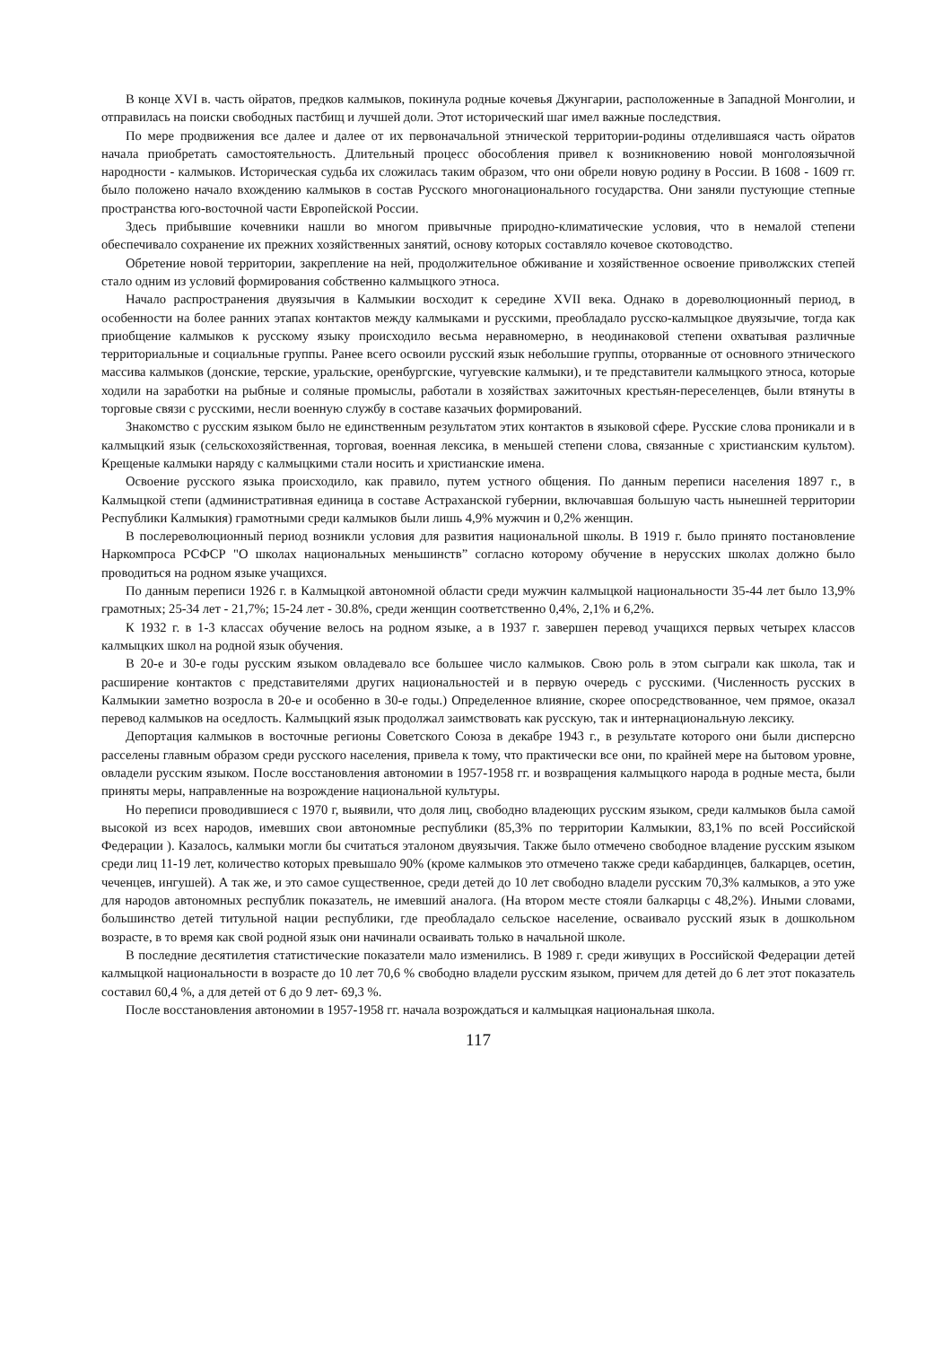В конце XVI в. часть ойратов, предков калмыков, покинула родные кочевья Джунгарии, расположенные в Западной Монголии, и отправилась на поиски свободных пастбищ и лучшей доли. Этот исторический шаг имел важные последствия.
По мере продвижения все далее и далее от их первоначальной этнической территории-родины отделившаяся часть ойратов начала приобретать самостоятельность. Длительный процесс обособления привел к возникновению новой монголоязычной народности - калмыков. Историческая судьба их сложилась таким образом, что они обрели новую родину в России. В 1608 - 1609 гг. было положено начало вхождению калмыков в состав Русского многонационального государства. Они заняли пустующие степные пространства юго-восточной части Европейской России.
Здесь прибывшие кочевники нашли во многом привычные природно-климатические условия, что в немалой степени обеспечивало сохранение их прежних хозяйственных занятий, основу которых составляло кочевое скотоводство.
Обретение новой территории, закрепление на ней, продолжительное обживание и хозяйственное освоение приволжских степей стало одним из условий формирования собственно калмыцкого этноса.
Начало распространения двуязычия в Калмыкии восходит к середине XVII века. Однако в дореволюционный период, в особенности на более ранних этапах контактов между калмыками и русскими, преобладало русско-калмыцкое двуязычие, тогда как приобщение калмыков к русскому языку происходило весьма неравномерно, в неодинаковой степени охватывая различные территориальные и социальные группы. Ранее всего освоили русский язык небольшие группы, оторванные от основного этнического массива калмыков (донские, терские, уральские, оренбургские, чугуевские калмыки), и те представители калмыцкого этноса, которые ходили на заработки на рыбные и соляные промыслы, работали в хозяйствах зажиточных крестьян-переселенцев, были втянуты в торговые связи с русскими, несли военную службу в составе казачьих формирований.
Знакомство с русским языком было не единственным результатом этих контактов в языковой сфере. Русские слова проникали и в калмыцкий язык (сельскохозяйственная, торговая, военная лексика, в меньшей степени слова, связанные с христианским культом). Крещеные калмыки наряду с калмыцкими стали носить и христианские имена.
Освоение русского языка происходило, как правило, путем устного общения. По данным переписи населения 1897 г., в Калмыцкой степи (административная единица в составе Астраханской губернии, включавшая большую часть нынешней территории Республики Калмыкия) грамотными среди калмыков были лишь 4,9% мужчин и 0,2% женщин.
В послереволюционный период возникли условия для развития национальной школы. В 1919 г. было принято постановление Наркомпроса РСФСР "О школах национальных меньшинств” согласно которому обучение в нерусских школах должно было проводиться на родном языке учащихся.
По данным переписи 1926 г. в Калмыцкой автономной области среди мужчин калмыцкой национальности 35-44 лет было 13,9% грамотных; 25-34 лет - 21,7%; 15-24 лет - 30.8%, среди женщин соответственно 0,4%, 2,1% и 6,2%.
К 1932 г. в 1-3 классах обучение велось на родном языке, а в 1937 г. завершен перевод учащихся первых четырех классов калмыцких школ на родной язык обучения.
В 20-е и 30-е годы русским языком овладевало все большее число калмыков. Свою роль в этом сыграли как школа, так и расширение контактов с представителями других национальностей и в первую очередь с русскими. (Численность русских в Калмыкии заметно возросла в 20-е и особенно в 30-е годы.) Определенное влияние, скорее опосредствованное, чем прямое, оказал перевод калмыков на оседлость. Калмыцкий язык продолжал заимствовать как русскую, так и интернациональную лексику.
Депортация калмыков в восточные регионы Советского Союза в декабре 1943 г., в результате которого они были дисперсно расселены главным образом среди русского населения, привела к тому, что практически все они, по крайней мере на бытовом уровне, овладели русским языком. После восстановления автономии в 1957-1958 гг. и возвращения калмыцкого народа в родные места, были приняты меры, направленные на возрождение национальной культуры.
Но переписи проводившиеся с 1970 г, выявили, что доля лиц, свободно владеющих русским языком, среди калмыков была самой высокой из всех народов, имевших свои автономные республики (85,3% по территории Калмыкии, 83,1% по всей Российской Федерации ). Казалось, калмыки могли бы считаться эталоном двуязычия. Также было отмечено свободное владение русским языком среди лиц 11-19 лет, количество которых превышало 90% (кроме калмыков это отмечено также среди кабардинцев, балкарцев, осетин, чеченцев, ингушей). А так же, и это самое существенное, среди детей до 10 лет свободно владели русским 70,3% калмыков, а это уже для народов автономных республик показатель, не имевший аналога. (На втором месте стояли балкарцы с 48,2%). Иными словами, большинство детей титульной нации республики, где преобладало сельское население, осваивало русский язык в дошкольном возрасте, в то время как свой родной язык они начинали осваивать только в начальной школе.
В последние десятилетия статистические показатели мало изменились. В 1989 г. среди живущих в Российской Федерации детей калмыцкой национальности в возрасте до 10 лет 70,6 % свободно владели русским языком, причем для детей до 6 лет этот показатель составил 60,4 %, а для детей от 6 до 9 лет- 69,3 %.
После восстановления автономии в 1957-1958 гг. начала возрождаться и калмыцкая национальная школа.
117